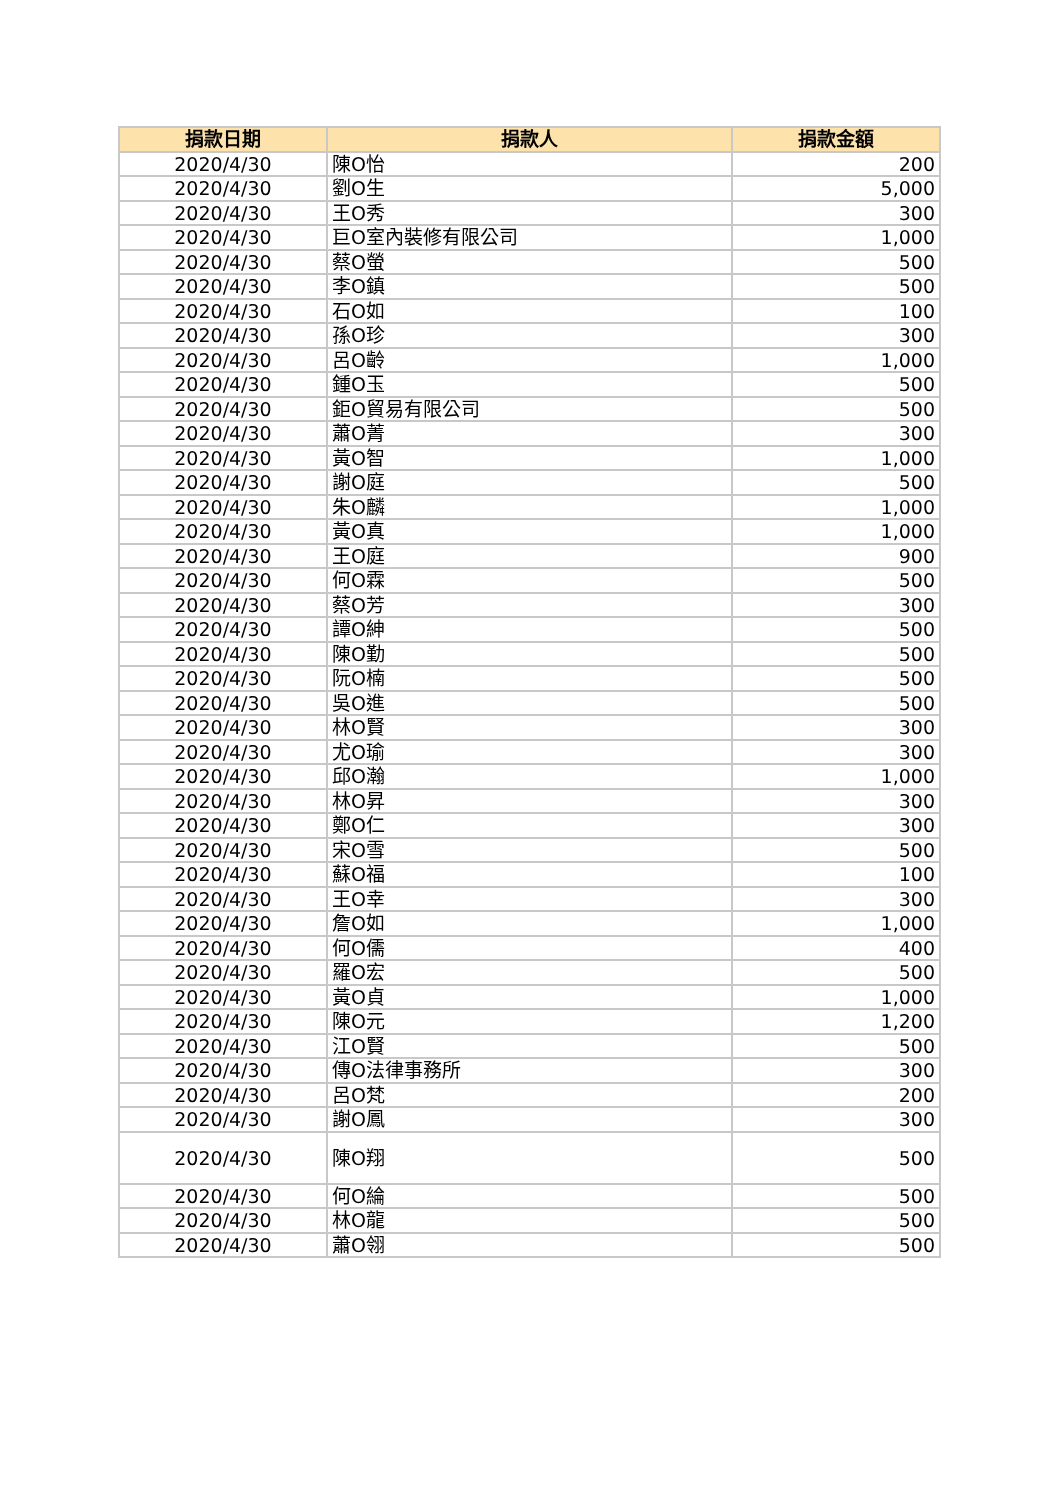| 捐款日期 | 捐款人 | 捐款金額 |
| --- | --- | --- |
| 2020/4/30 | 陳O怡 | 200 |
| 2020/4/30 | 劉O生 | 5,000 |
| 2020/4/30 | 王O秀 | 300 |
| 2020/4/30 | 巨O室內裝修有限公司 | 1,000 |
| 2020/4/30 | 蔡O螢 | 500 |
| 2020/4/30 | 李O鎮 | 500 |
| 2020/4/30 | 石O如 | 100 |
| 2020/4/30 | 孫O珍 | 300 |
| 2020/4/30 | 呂O齡 | 1,000 |
| 2020/4/30 | 鍾O玉 | 500 |
| 2020/4/30 | 鉅O貿易有限公司 | 500 |
| 2020/4/30 | 蕭O菁 | 300 |
| 2020/4/30 | 黃O智 | 1,000 |
| 2020/4/30 | 謝O庭 | 500 |
| 2020/4/30 | 朱O麟 | 1,000 |
| 2020/4/30 | 黃O真 | 1,000 |
| 2020/4/30 | 王O庭 | 900 |
| 2020/4/30 | 何O霖 | 500 |
| 2020/4/30 | 蔡O芳 | 300 |
| 2020/4/30 | 譚O紳 | 500 |
| 2020/4/30 | 陳O勤 | 500 |
| 2020/4/30 | 阮O楠 | 500 |
| 2020/4/30 | 吳O進 | 500 |
| 2020/4/30 | 林O賢 | 300 |
| 2020/4/30 | 尤O瑜 | 300 |
| 2020/4/30 | 邱O瀚 | 1,000 |
| 2020/4/30 | 林O昇 | 300 |
| 2020/4/30 | 鄭O仁 | 300 |
| 2020/4/30 | 宋O雪 | 500 |
| 2020/4/30 | 蘇O福 | 100 |
| 2020/4/30 | 王O幸 | 300 |
| 2020/4/30 | 詹O如 | 1,000 |
| 2020/4/30 | 何O儒 | 400 |
| 2020/4/30 | 羅O宏 | 500 |
| 2020/4/30 | 黃O貞 | 1,000 |
| 2020/4/30 | 陳O元 | 1,200 |
| 2020/4/30 | 江O賢 | 500 |
| 2020/4/30 | 傳O法律事務所 | 300 |
| 2020/4/30 | 呂O梵 | 200 |
| 2020/4/30 | 謝O鳳 | 300 |
| 2020/4/30 | 陳O翔 | 500 |
| 2020/4/30 | 何O綸 | 500 |
| 2020/4/30 | 林O龍 | 500 |
| 2020/4/30 | 蕭O翎 | 500 |